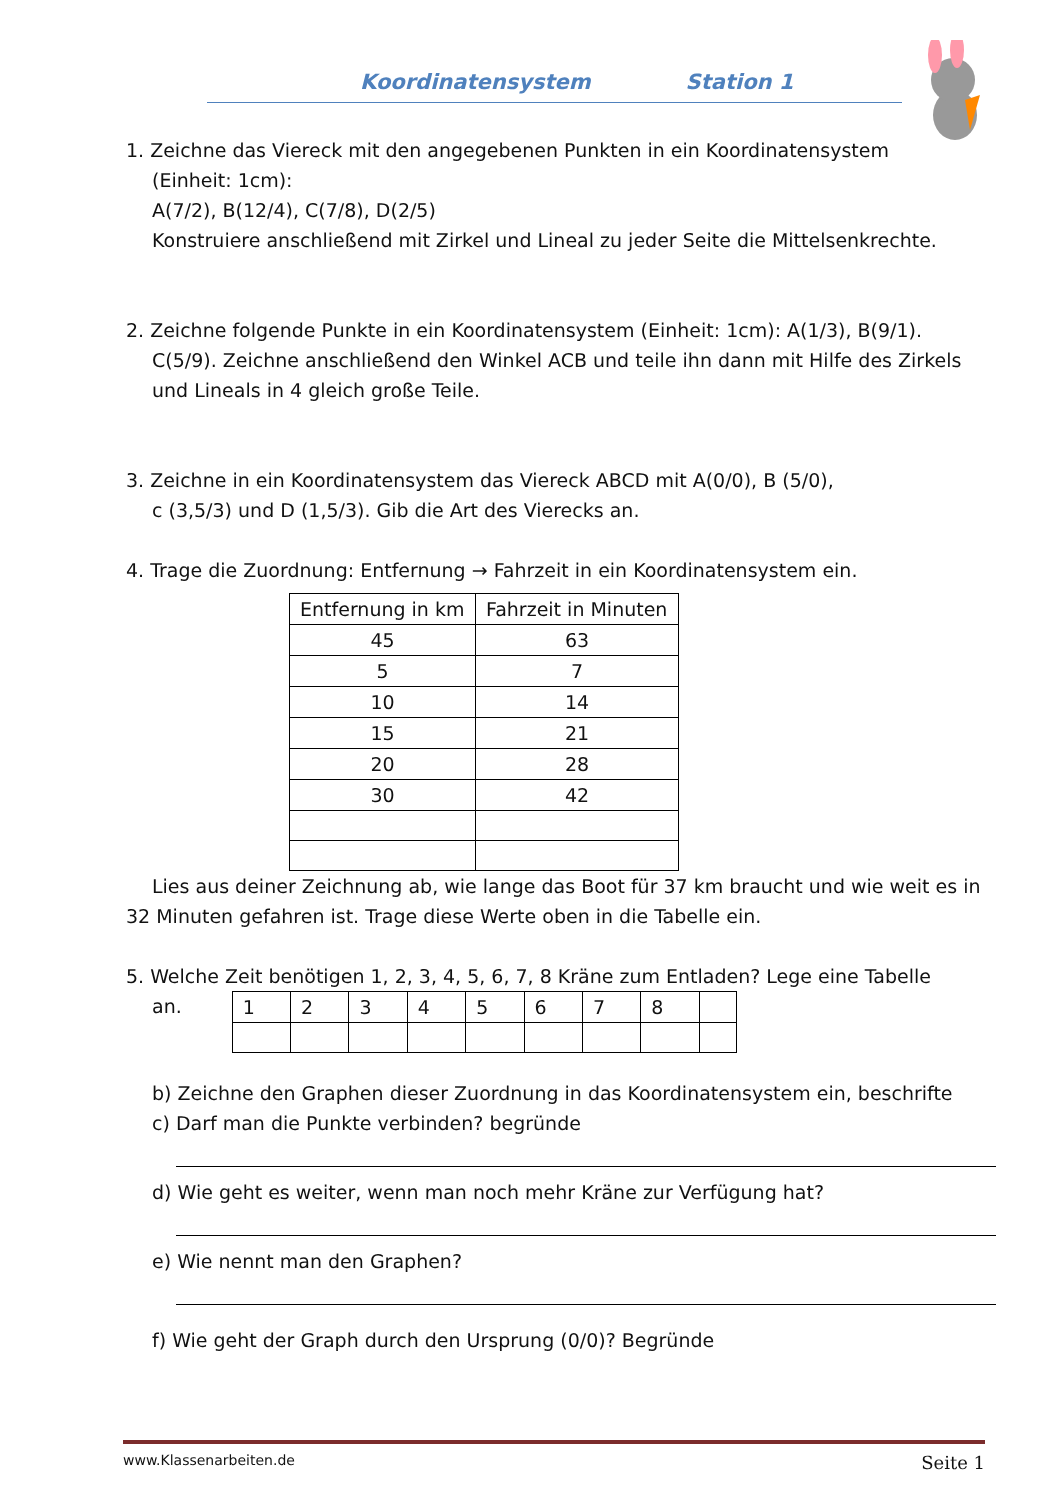Koordinatensystem Station 1
1. Zeichne das Viereck mit den angegebenen Punkten in ein Koordinatensystem
(Einheit: 1cm):
A(7/2), B(12/4), C(7/8), D(2/5)
Konstruiere anschließend mit Zirkel und Lineal zu jeder Seite die Mittelsenkrechte.
2. Zeichne folgende Punkte in ein Koordinatensystem (Einheit: 1cm): A(1/3), B(9/1).
C(5/9). Zeichne anschließend den Winkel ACB und teile ihn dann mit Hilfe des Zirkels und Lineals in 4 gleich große Teile.
3. Zeichne in ein Koordinatensystem das Viereck ABCD mit A(0/0), B (5/0),
c (3,5/3) und D (1,5/3). Gib die Art des Vierecks an.
4. Trage die Zuordnung: Entfernung → Fahrzeit in ein Koordinatensystem ein.
| Entfernung in km | Fahrzeit in Minuten |
| 45 | 63 |
| 5 | 7 |
| 10 | 14 |
| 15 | 21 |
| 20 | 28 |
| 30 | 42 |
Lies aus deiner Zeichnung ab, wie lange das Boot für 37 km braucht und wie weit es in 32 Minuten gefahren ist. Trage diese Werte oben in die Tabelle ein.
5. Welche Zeit benötigen 1, 2, 3, 4, 5, 6, 7, 8 Kräne zum Entladen? Lege eine Tabelle
an.
| 1 | 2 | 3 | 4 | 5 | 6 | 7 | 8 | |
b) Zeichne den Graphen dieser Zuordnung in das Koordinatensystem ein, beschrifte
c) Darf man die Punkte verbinden? begründe
d) Wie geht es weiter, wenn man noch mehr Kräne zur Verfügung hat?
e) Wie nennt man den Graphen?
f) Wie geht der Graph durch den Ursprung (0/0)? Begründe
www.Klassenarbeiten.de Seite 1